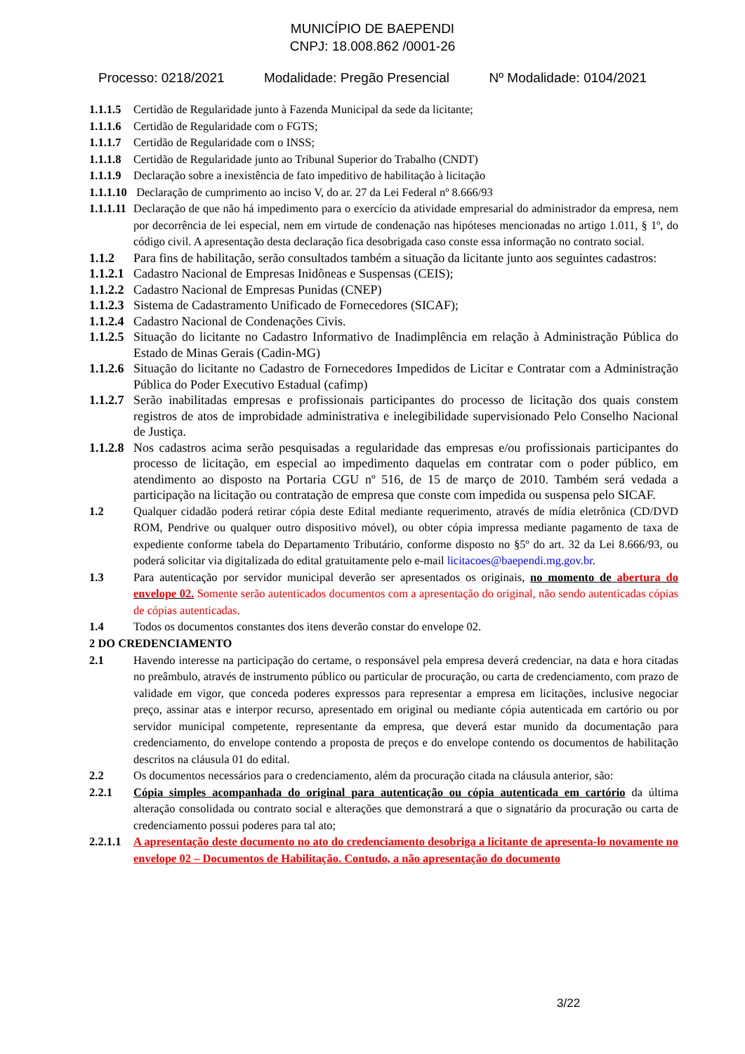MUNICÍPIO DE BAEPENDI
CNPJ: 18.008.862 /0001-26
Processo: 0218/2021 Modalidade: Pregão Presencial Nº Modalidade: 0104/2021
1.1.1.5 Certidão de Regularidade junto à Fazenda Municipal da sede da licitante;
1.1.1.6 Certidão de Regularidade com o FGTS;
1.1.1.7 Certidão de Regularidade com o INSS;
1.1.1.8 Certidão de Regularidade junto ao Tribunal Superior do Trabalho (CNDT)
1.1.1.9 Declaração sobre a inexistência de fato impeditivo de habilitação à licitação
1.1.1.10 Declaração de cumprimento ao inciso V, do ar. 27 da Lei Federal nº 8.666/93
1.1.1.11 Declaração de que não há impedimento para o exercício da atividade empresarial do administrador da empresa, nem por decorrência de lei especial, nem em virtude de condenação nas hipóteses mencionadas no artigo 1.011, § 1º, do código civil. A apresentação desta declaração fica desobrigada caso conste essa informação no contrato social.
1.1.2 Para fins de habilitação, serão consultados também a situação da licitante junto aos seguintes cadastros:
1.1.2.1 Cadastro Nacional de Empresas Inidôneas e Suspensas (CEIS);
1.1.2.2 Cadastro Nacional de Empresas Punidas (CNEP)
1.1.2.3 Sistema de Cadastramento Unificado de Fornecedores (SICAF);
1.1.2.4 Cadastro Nacional de Condenações Civis.
1.1.2.5 Situação do licitante no Cadastro Informativo de Inadimplência em relação à Administração Pública do Estado de Minas Gerais (Cadin-MG)
1.1.2.6 Situação do licitante no Cadastro de Fornecedores Impedidos de Licitar e Contratar com a Administração Pública do Poder Executivo Estadual (cafimp)
1.1.2.7 Serão inabilitadas empresas e profissionais participantes do processo de licitação dos quais constem registros de atos de improbidade administrativa e inelegibilidade supervisionado Pelo Conselho Nacional de Justiça.
1.1.2.8 Nos cadastros acima serão pesquisadas a regularidade das empresas e/ou profissionais participantes do processo de licitação, em especial ao impedimento daquelas em contratar com o poder público, em atendimento ao disposto na Portaria CGU nº 516, de 15 de março de 2010. Também será vedada a participação na licitação ou contratação de empresa que conste com impedida ou suspensa pelo SICAF.
1.2 Qualquer cidadão poderá retirar cópia deste Edital mediante requerimento, através de mídia eletrônica (CD/DVD ROM, Pendrive ou qualquer outro dispositivo móvel), ou obter cópia impressa mediante pagamento de taxa de expediente conforme tabela do Departamento Tributário, conforme disposto no §5º do art. 32 da Lei 8.666/93, ou poderá solicitar via digitalizada do edital gratuitamente pelo e-mail licitacoes@baependi.mg.gov.br.
1.3 Para autenticação por servidor municipal deverão ser apresentados os originais, no momento de abertura do envelope 02. Somente serão autenticados documentos com a apresentação do original, não sendo autenticadas cópias de cópias autenticadas.
1.4 Todos os documentos constantes dos itens deverão constar do envelope 02.
2 DO CREDENCIAMENTO
2.1 Havendo interesse na participação do certame, o responsável pela empresa deverá credenciar, na data e hora citadas no preâmbulo, através de instrumento público ou particular de procuração, ou carta de credenciamento, com prazo de validade em vigor, que conceda poderes expressos para representar a empresa em licitações, inclusive negociar preço, assinar atas e interpor recurso, apresentado em original ou mediante cópia autenticada em cartório ou por servidor municipal competente, representante da empresa, que deverá estar munido da documentação para credenciamento, do envelope contendo a proposta de preços e do envelope contendo os documentos de habilitação descritos na cláusula 01 do edital.
2.2 Os documentos necessários para o credenciamento, além da procuração citada na cláusula anterior, são:
2.2.1 Cópia simples acompanhada do original para autenticação ou cópia autenticada em cartório da última alteração consolidada ou contrato social e alterações que demonstrará a que o signatário da procuração ou carta de credenciamento possui poderes para tal ato;
2.2.1.1 A apresentação deste documento no ato do credenciamento desobriga a licitante de apresenta-lo novamente no envelope 02 – Documentos de Habilitação. Contudo, a não apresentação do documento
3/22